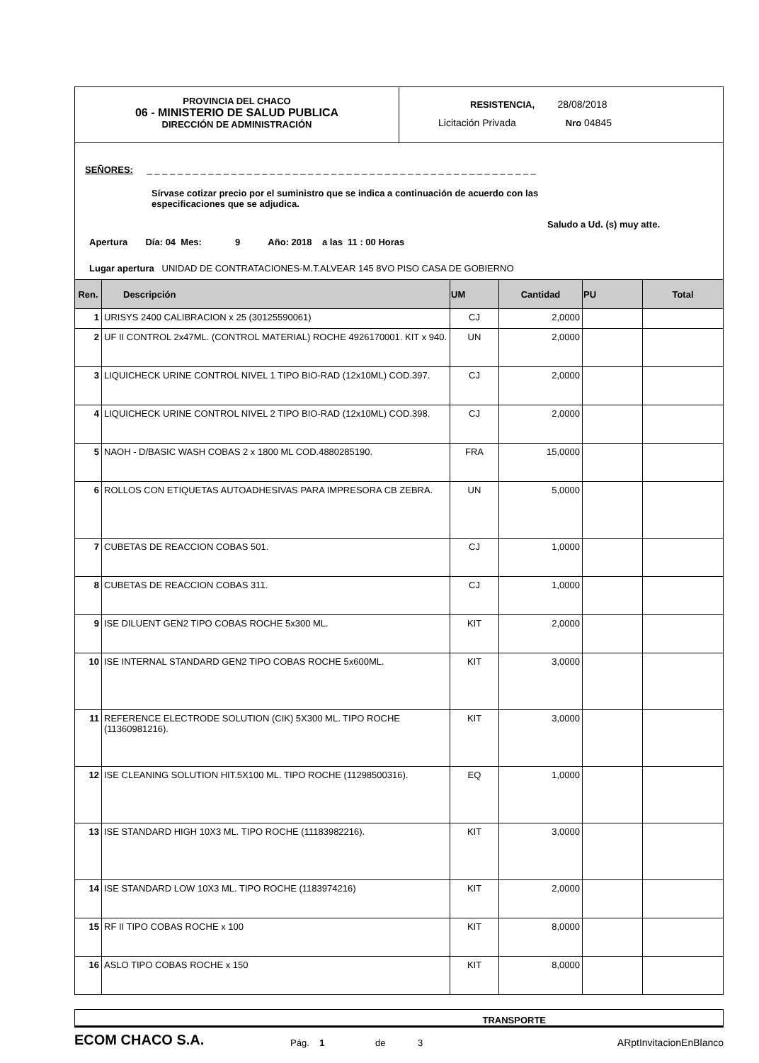PROVINCIA DEL CHACO
06 - MINISTERIO DE SALUD PUBLICA
DIRECCIÓN DE ADMINISTRACIÓN
RESISTENCIA, 28/08/2018
Licitación Privada Nro 04845
SEÑORES: _ _ _ _ _ _ _ _ _ _ _ _ _ _ _ _ _ _ _ _ _ _ _ _ _ _ _ _ _ _ _ _ _ _ _ _ _ _ _ _ _ _ _ _ _ _ _ _ _ _ _
Sírvase cotizar precio por el suministro que se indica a continuación de acuerdo con las
especificaciones que se adjudica.
Saludo a Ud. (s) muy atte.
Apertura Día: 04 Mes: 9 Año: 2018 a las 11 : 00 Horas
Lugar apertura UNIDAD DE CONTRATACIONES-M.T.ALVEAR 145 8VO PISO CASA DE GOBIERNO
| Ren. | Descripción | UM | Cantidad | PU | Total |
| --- | --- | --- | --- | --- | --- |
| 1 | URISYS 2400 CALIBRACION x 25 (30125590061) | CJ | 2,0000 | | |
| 2 | UF II CONTROL 2x47ML. (CONTROL MATERIAL) ROCHE 4926170001. KIT x 940. | UN | 2,0000 | | |
| 3 | LIQUICHECK URINE CONTROL NIVEL 1 TIPO BIO-RAD (12x10ML) COD.397. | CJ | 2,0000 | | |
| 4 | LIQUICHECK URINE CONTROL NIVEL 2 TIPO BIO-RAD (12x10ML) COD.398. | CJ | 2,0000 | | |
| 5 | NAOH - D/BASIC WASH COBAS 2 x 1800 ML COD.4880285190. | FRA | 15,0000 | | |
| 6 | ROLLOS CON ETIQUETAS AUTOADHESIVAS PARA IMPRESORA CB ZEBRA. | UN | 5,0000 | | |
| 7 | CUBETAS DE REACCION COBAS 501. | CJ | 1,0000 | | |
| 8 | CUBETAS DE REACCION COBAS 311. | CJ | 1,0000 | | |
| 9 | ISE DILUENT GEN2 TIPO COBAS ROCHE 5x300 ML. | KIT | 2,0000 | | |
| 10 | ISE INTERNAL STANDARD GEN2 TIPO COBAS ROCHE 5x600ML. | KIT | 3,0000 | | |
| 11 | REFERENCE ELECTRODE SOLUTION (CIK) 5X300 ML. TIPO ROCHE (11360981216). | KIT | 3,0000 | | |
| 12 | ISE CLEANING SOLUTION HIT.5X100 ML. TIPO ROCHE (11298500316). | EQ | 1,0000 | | |
| 13 | ISE STANDARD HIGH 10X3 ML. TIPO ROCHE (11183982216). | KIT | 3,0000 | | |
| 14 | ISE STANDARD LOW 10X3 ML. TIPO ROCHE (1183974216) | KIT | 2,0000 | | |
| 15 | RF II TIPO COBAS ROCHE x 100 | KIT | 8,0000 | | |
| 16 | ASLO TIPO COBAS ROCHE x 150 | KIT | 8,0000 | | |
TRANSPORTE
ECOM CHACO S.A.
Pág. 1
de
3
ARptInvitacionEnBlanco